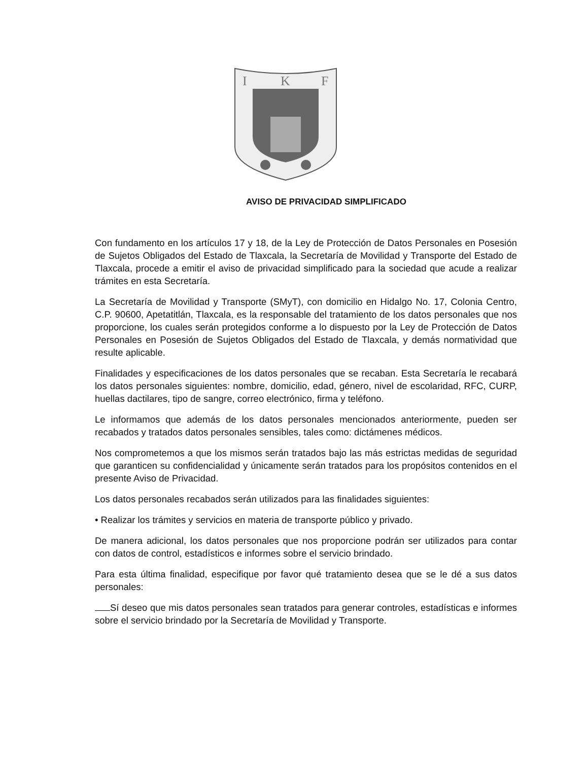I
K
F
AVISO DE PRIVACIDAD SIMPLIFICADO
Con fundamento en los artículos 17 y 18, de la Ley de Protección de Datos Personales en Posesión de Sujetos Obligados del Estado de Tlaxcala, la Secretaría de Movilidad y Transporte del Estado de Tlaxcala, procede a emitir el aviso de privacidad simplificado para la sociedad que acude a realizar trámites en esta Secretaría.
La Secretaría de Movilidad y Transporte (SMyT), con domicilio en Hidalgo No. 17, Colonia Centro, C.P. 90600, Apetatitlán, Tlaxcala, es la responsable del tratamiento de los datos personales que nos proporcione, los cuales serán protegidos conforme a lo dispuesto por la Ley de Protección de Datos Personales en Posesión de Sujetos Obligados del Estado de Tlaxcala, y demás normatividad que resulte aplicable.
Finalidades y especificaciones de los datos personales que se recaban. Esta Secretaría le recabará los datos personales siguientes: nombre, domicilio, edad, género, nivel de escolaridad, RFC, CURP, huellas dactilares, tipo de sangre, correo electrónico, firma y teléfono.
Le informamos que además de los datos personales mencionados anteriormente, pueden ser recabados y tratados datos personales sensibles, tales como: dictámenes médicos.
Nos comprometemos a que los mismos serán tratados bajo las más estrictas medidas de seguridad que garanticen su confidencialidad y únicamente serán tratados para los propósitos contenidos en el presente Aviso de Privacidad.
Los datos personales recabados serán utilizados para las finalidades siguientes:
• Realizar los trámites y servicios en materia de transporte público y privado.
De manera adicional, los datos personales que nos proporcione podrán ser utilizados para contar con datos de control, estadísticos e informes sobre el servicio brindado.
Para esta última finalidad, especifique por favor qué tratamiento desea que se le dé a sus datos personales:
Sí deseo que mis datos personales sean tratados para generar controles, estadísticas e informes sobre el servicio brindado por la Secretaría de Movilidad y Transporte.